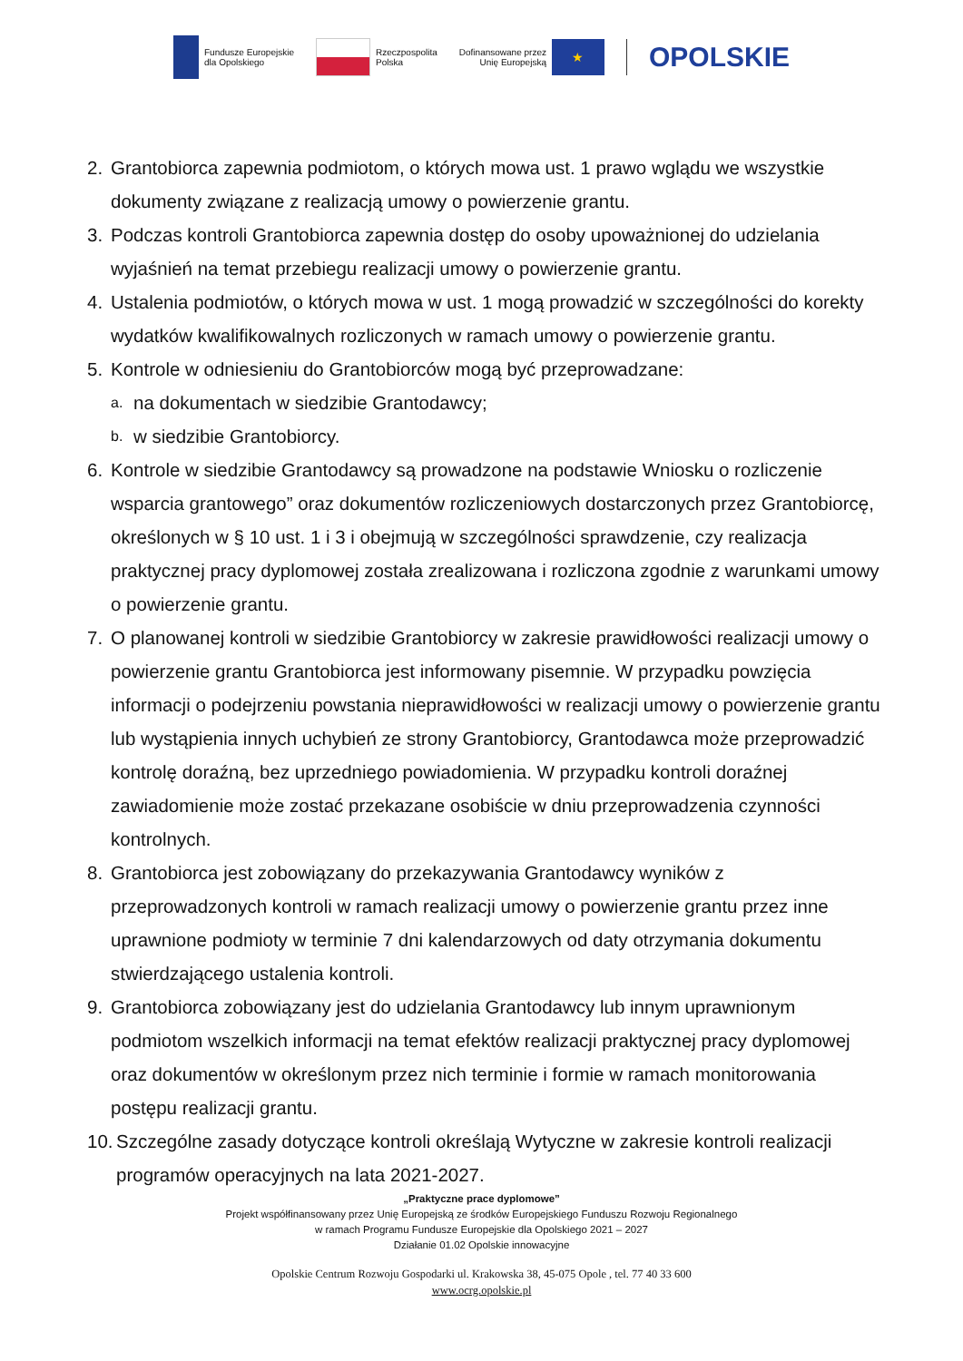Fundusze Europejskie
dla Opolskiego
Rzeczpospolita
Polska
Dofinansowane przez
Unię Europejską
★
OPOLSKIE
2. Grantobiorca zapewnia podmiotom, o których mowa ust. 1 prawo wglądu we wszystkie dokumenty związane z realizacją umowy o powierzenie grantu.
3. Podczas kontroli Grantobiorca zapewnia dostęp do osoby upoważnionej do udzielania wyjaśnień na temat przebiegu realizacji umowy o powierzenie grantu.
4. Ustalenia podmiotów, o których mowa w ust. 1 mogą prowadzić w szczególności do korekty wydatków kwalifikowalnych rozliczonych w ramach umowy o powierzenie grantu.
5. Kontrole w odniesieniu do Grantobiorców mogą być przeprowadzane:
a. na dokumentach w siedzibie Grantodawcy;
b. w siedzibie Grantobiorcy.
6. Kontrole w siedzibie Grantodawcy są prowadzone na podstawie Wniosku o rozliczenie wsparcia grantowego” oraz dokumentów rozliczeniowych dostarczonych przez Grantobiorcę, określonych w § 10 ust. 1 i 3 i obejmują w szczególności sprawdzenie, czy realizacja praktycznej pracy dyplomowej została zrealizowana i rozliczona zgodnie z warunkami umowy o powierzenie grantu.
7. O planowanej kontroli w siedzibie Grantobiorcy w zakresie prawidłowości realizacji umowy o powierzenie grantu Grantobiorca jest informowany pisemnie. W przypadku powzięcia informacji o podejrzeniu powstania nieprawidłowości w realizacji umowy o powierzenie grantu lub wystąpienia innych uchybień ze strony Grantobiorcy, Grantodawca może przeprowadzić kontrolę doraźną, bez uprzedniego powiadomienia. W przypadku kontroli doraźnej zawiadomienie może zostać przekazane osobiście w dniu przeprowadzenia czynności kontrolnych.
8. Grantobiorca jest zobowiązany do przekazywania Grantodawcy wyników z przeprowadzonych kontroli w ramach realizacji umowy o powierzenie grantu przez inne uprawnione podmioty w terminie 7 dni kalendarzowych od daty otrzymania dokumentu stwierdzającego ustalenia kontroli.
9. Grantobiorca zobowiązany jest do udzielania Grantodawcy lub innym uprawnionym podmiotom wszelkich informacji na temat efektów realizacji praktycznej pracy dyplomowej oraz dokumentów w określonym przez nich terminie i formie w ramach monitorowania postępu realizacji grantu.
10. Szczególne zasady dotyczące kontroli określają Wytyczne w zakresie kontroli realizacji programów operacyjnych na lata 2021-2027.
„Praktyczne prace dyplomowe”
Projekt współfinansowany przez Unię Europejską ze środków Europejskiego Funduszu Rozwoju Regionalnego
w ramach Programu Fundusze Europejskie dla Opolskiego 2021 – 2027
Działanie 01.02 Opolskie innowacyjne
Opolskie Centrum Rozwoju Gospodarki ul. Krakowska 38, 45-075 Opole , tel. 77 40 33 600
www.ocrg.opolskie.pl